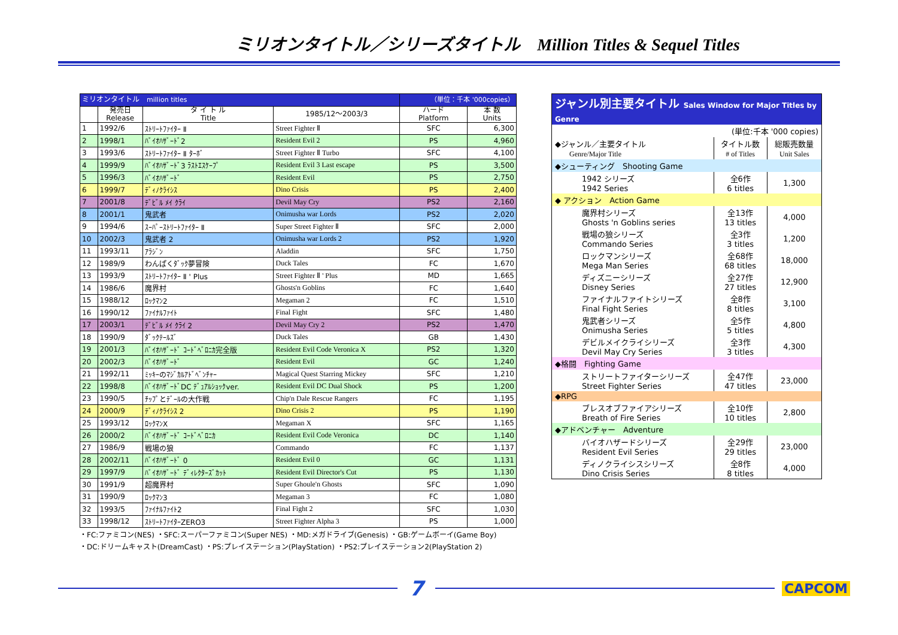ミリオンタイトル／シリーズタイトル　Million Titles & Sequel Titles
| ミリオンタイトル million titles | | | | （単位：千本 '000copies） | |
| --- | --- | --- | --- | --- | --- |
| | 発売日 Release | タ イ ト ル Title | 1985/12～2003/3 | ハード Platform | 本 数 Units |
| 1 | 1992/6 | ｽﾄﾘｰﾄﾌｧｲﾀｰ Ⅱ | Street Fighter Ⅱ | SFC | 6,300 |
| 2 | 1998/1 | ﾊﾞｲｵﾊｻﾞｰﾄﾞ2 | Resident Evil 2 | PS | 4,960 |
| 3 | 1993/6 | ｽﾄﾘｰﾄﾌｧｲﾀｰ Ⅱ ﾀｰﾎﾞ | Street Fighter Ⅱ Turbo | SFC | 4,100 |
| 4 | 1999/9 | ﾊﾞｲｵﾊｻﾞｰﾄﾞ3 ﾗｽﾄｴｽｹｰﾌﾟ | Resident Evil 3 Last escape | PS | 3,500 |
| 5 | 1996/3 | ﾊﾞｲｵﾊｻﾞｰﾄﾞ | Resident Evil | PS | 2,750 |
| 6 | 1999/7 | ﾃﾞｨﾉｸﾗｲｼｽ | Dino Crisis | PS | 2,400 |
| 7 | 2001/8 | ﾃﾞﾋﾞﾙ ﾒｲ ｸﾗｲ | Devil May Cry | PS2 | 2,160 |
| 8 | 2001/1 | 鬼武者 | Onimusha war Lords | PS2 | 2,020 |
| 9 | 1994/6 | ｽｰﾊﾟｰｽﾄﾘｰﾄﾌｧｲﾀｰ Ⅱ | Super Street Fighter Ⅱ | SFC | 2,000 |
| 10 | 2002/3 | 鬼武者 2 | Onimusha war Lords 2 | PS2 | 1,920 |
| 11 | 1993/11 | ｱﾗｼﾞﾝ | Aladdin | SFC | 1,750 |
| 12 | 1989/9 | わんぱくﾀﾞｯｸ夢冒険 | Duck Tales | FC | 1,670 |
| 13 | 1993/9 | ｽﾄﾘｰﾄﾌｧｲﾀｰ Ⅱ ' Plus | Street Fighter Ⅱ ' Plus | MD | 1,665 |
| 14 | 1986/6 | 魔界村 | Ghosts'n Goblins | FC | 1,640 |
| 15 | 1988/12 | ﾛｯｸﾏﾝ2 | Megaman 2 | FC | 1,510 |
| 16 | 1990/12 | ﾌｧｲﾅﾙﾌｧｲﾄ | Final Fight | SFC | 1,480 |
| 17 | 2003/1 | ﾃﾞﾋﾞﾙ ﾒｲ ｸﾗｲ 2 | Devil May Cry 2 | PS2 | 1,470 |
| 18 | 1990/9 | ﾀﾞｯｸﾃｰﾙｽﾞ | Duck Tales | GB | 1,430 |
| 19 | 2001/3 | ﾊﾞｲｵﾊｻﾞｰﾄﾞ ｺｰﾄﾞﾍﾞﾛﾆｶ完全版 | Resident Evil Code Veronica X | PS2 | 1,320 |
| 20 | 2002/3 | ﾊﾞｲｵﾊｻﾞｰﾄﾞ | Resident Evil | GC | 1,240 |
| 21 | 1992/11 | ﾐｯｷｰのﾏｼﾞｶﾙｱﾄﾞﾍﾞﾝﾁｬｰ | Magical Quest Starring Mickey | SFC | 1,210 |
| 22 | 1998/8 | ﾊﾞｲｵﾊｻﾞｰﾄﾞDC ﾃﾞｭｱﾙｼｮｯｸver. | Resident Evil DC Dual Shock | PS | 1,200 |
| 23 | 1990/5 | ﾁｯﾌﾟとﾃﾞｰﾙの大作戦 | Chip'n Dale Rescue Rangers | FC | 1,195 |
| 24 | 2000/9 | ﾃﾞｨﾉｸﾗｲｼｽ 2 | Dino Crisis 2 | PS | 1,190 |
| 25 | 1993/12 | ﾛｯｸﾏﾝX | Megaman X | SFC | 1,165 |
| 26 | 2000/2 | ﾊﾞｲｵﾊｻﾞｰﾄﾞ ｺｰﾄﾞﾍﾞﾛﾆｶ | Resident Evil Code Veronica | DC | 1,140 |
| 27 | 1986/9 | 戦場の狼 | Commando | FC | 1,137 |
| 28 | 2002/11 | ﾊﾞｲｵﾊｻﾞｰﾄﾞ 0 | Resident Evil 0 | GC | 1,131 |
| 29 | 1997/9 | ﾊﾞｲｵﾊｻﾞｰﾄﾞ ﾃﾞｨﾚｸﾀｰｽﾞｶｯﾄ | Resident Evil Director's Cut | PS | 1,130 |
| 30 | 1991/9 | 超魔界村 | Super Ghoule'n Ghosts | SFC | 1,090 |
| 31 | 1990/9 | ﾛｯｸﾏﾝ3 | Megaman 3 | FC | 1,080 |
| 32 | 1993/5 | ﾌｧｲﾅﾙﾌｧｲﾄ2 | Final Fight 2 | SFC | 1,030 |
| 33 | 1998/12 | ｽﾄﾘｰﾄﾌｧｲﾀｰZERO3 | Street Fighter Alpha 3 | PS | 1,000 |
・FC:ファミコン(NES) ・SFC:スーパーファミコン(Super NES) ・MD:メガドライブ(Genesis) ・GB:ゲームボーイ(Game Boy)
・DC:ドリームキャスト(DreamCast) ・PS:プレイステーション(PlayStation) ・PS2:プレイステーション2(PlayStation 2)
| ジャンル別主要タイトル Sales Window for Major Titles by Genre | | |
| | (単位:千本 '000 copies) | |
| ◆ジャンル／主要タイトル Genre/Major Title | タイトル数 # of Titles | 総販売数量 Unit Sales |
| ◆シューティング Shooting Game | | |
| 1942 シリーズ 1942 Series | 全6作 6 titles | 1,300 |
| ◆ アクション Action Game | | |
| 魔界村シリーズ Ghosts 'n Goblins series | 全13作 13 titles | 4,000 |
| 戦場の狼シリーズ Commando Series | 全3作 3 titles | 1,200 |
| ロックマンシリーズ Mega Man Series | 全68作 68 titles | 18,000 |
| ディズニーシリーズ Disney Series | 全27作 27 titles | 12,900 |
| ファイナルファイトシリーズ Final Fight Series | 全8作 8 titles | 3,100 |
| 鬼武者シリーズ Onimusha Series | 全5作 5 titles | 4,800 |
| デビルメイクライシリーズ Devil May Cry Series | 全3作 3 titles | 4,300 |
| ◆格闘 Fighting Game | | |
| ストリートファイターシリーズ Street Fighter Series | 全47作 47 titles | 23,000 |
| ◆RPG | | |
| ブレスオブファイアシリーズ Breath of Fire Series | 全10作 10 titles | 2,800 |
| ◆アドベンチャー Adventure | | |
| バイオハザードシリーズ Resident Evil Series | 全29作 29 titles | 23,000 |
| ディノクライシスシリーズ Dino Crisis Series | 全8作 8 titles | 4,000 |
7
CAPCOM